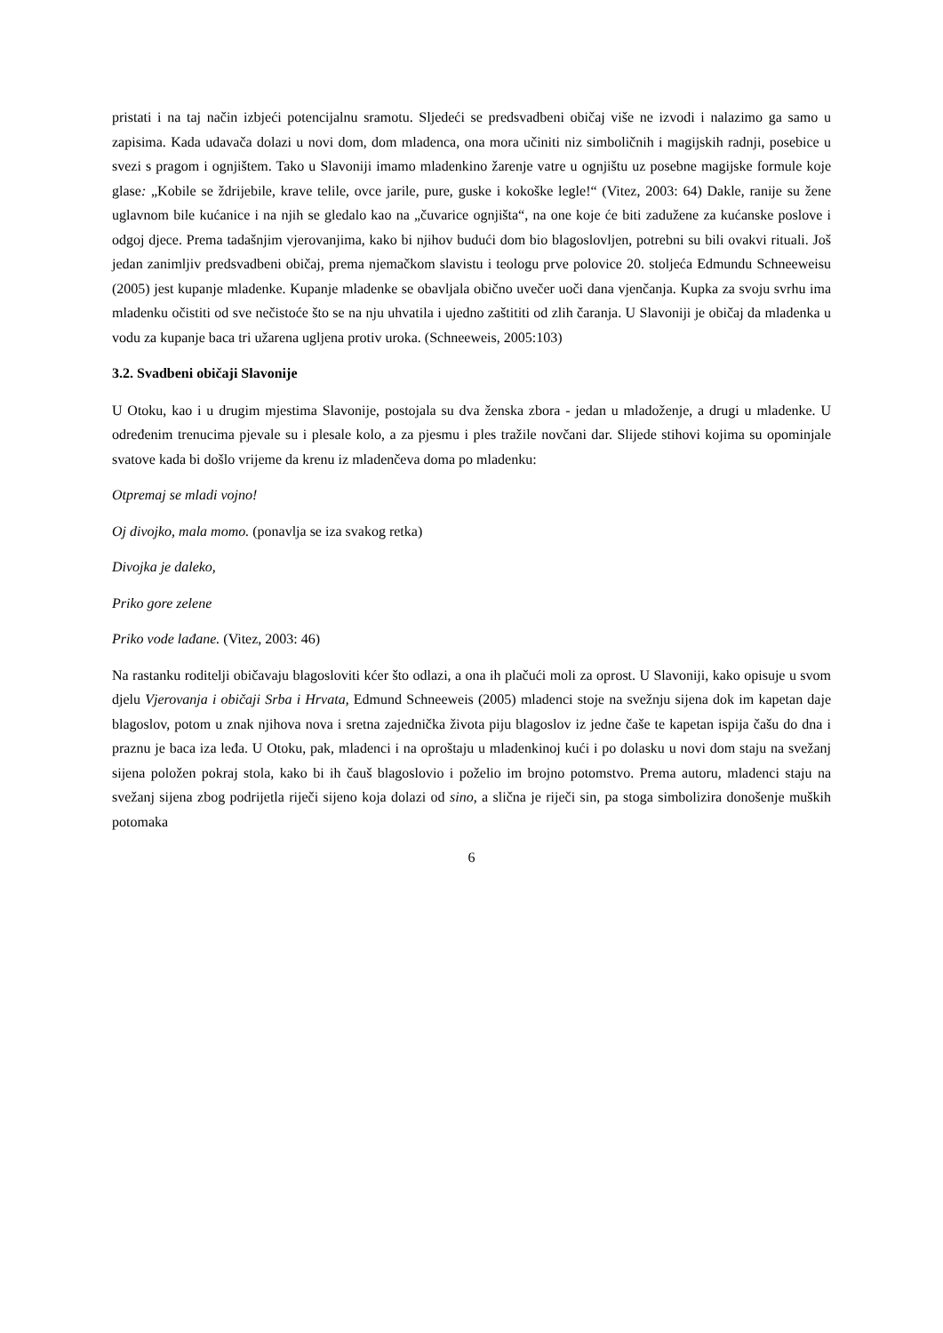pristati i na taj način izbjeći potencijalnu sramotu. Sljedeći se predsvadbeni običaj više ne izvodi i nalazimo ga samo u zapisima. Kada udavača dolazi u novi dom, dom mladenca, ona mora učiniti niz simboličnih i magijskih radnji, posebice u svezi s pragom i ognjištem. Tako u Slavoniji imamo mladenkino žarenje vatre u ognjištu uz posebne magijske formule koje glase: „Kobile se ždrijebile, krave telile, ovce jarile, pure, guske i kokoške legle!“ (Vitez, 2003: 64) Dakle, ranije su žene uglavnom bile kućanice i na njih se gledalo kao na „čuvarice ognjišta“, na one koje će biti zadužene za kućanske poslove i odgoj djece. Prema tadašnjim vjerovanjima, kako bi njihov budući dom bio blagoslovljen, potrebni su bili ovakvi rituali. Još jedan zanimljiv predsvadbeni običaj, prema njemačkom slavistu i teologu prve polovice 20. stoljeća Edmundu Schneeweisu (2005) jest kupanje mladenke. Kupanje mladenke se obavljala obično uvečer uoči dana vjenčanja. Kupka za svoju svrhu ima mladenku očistiti od sve nečistoće što se na nju uhvatila i ujedno zaštititi od zlih čaranja. U Slavoniji je običaj da mladenka u vodu za kupanje baca tri užarena ugljena protiv uroka. (Schneeweis, 2005:103)
3.2. Svadbeni običaji Slavonije
U Otoku, kao i u drugim mjestima Slavonije, postojala su dva ženska zbora - jedan u mladoženje, a drugi u mladenke. U određenim trenucima pjevale su i plesale kolo, a za pjesmu i ples tražile novčani dar. Slijede stihovi kojima su opominjale svatove kada bi došlo vrijeme da krenu iz mladenčeva doma po mladenku:
Otpremaj se mladi vojno!
Oj divojko, mala momo. (ponavlja se iza svakog retka)
Divojka je daleko,
Priko gore zelene
Priko vode lađane. (Vitez, 2003: 46)
Na rastanku roditelji običavaju blagosloviti kćer što odlazi, a ona ih plačući moli za oprost. U Slavoniji, kako opisuje u svom djelu Vjerovanja i običaji Srba i Hrvata, Edmund Schneeweis (2005) mladenci stoje na svežnju sijena dok im kapetan daje blagoslov, potom u znak njihova nova i sretna zajednička života piju blagoslov iz jedne čaše te kapetan ispija čašu do dna i praznu je baca iza leđa. U Otoku, pak, mladenci i na oproštaju u mladenkinoj kući i po dolasku u novi dom staju na svežanj sijena položen pokraj stola, kako bi ih čauš blagoslovio i poželio im brojno potomstvo. Prema autoru, mladenci staju na svežanj sijena zbog podrijetla riječi sijeno koja dolazi od sino, a slična je riječi sin, pa stoga simbolizira donošenje muških potomaka
6